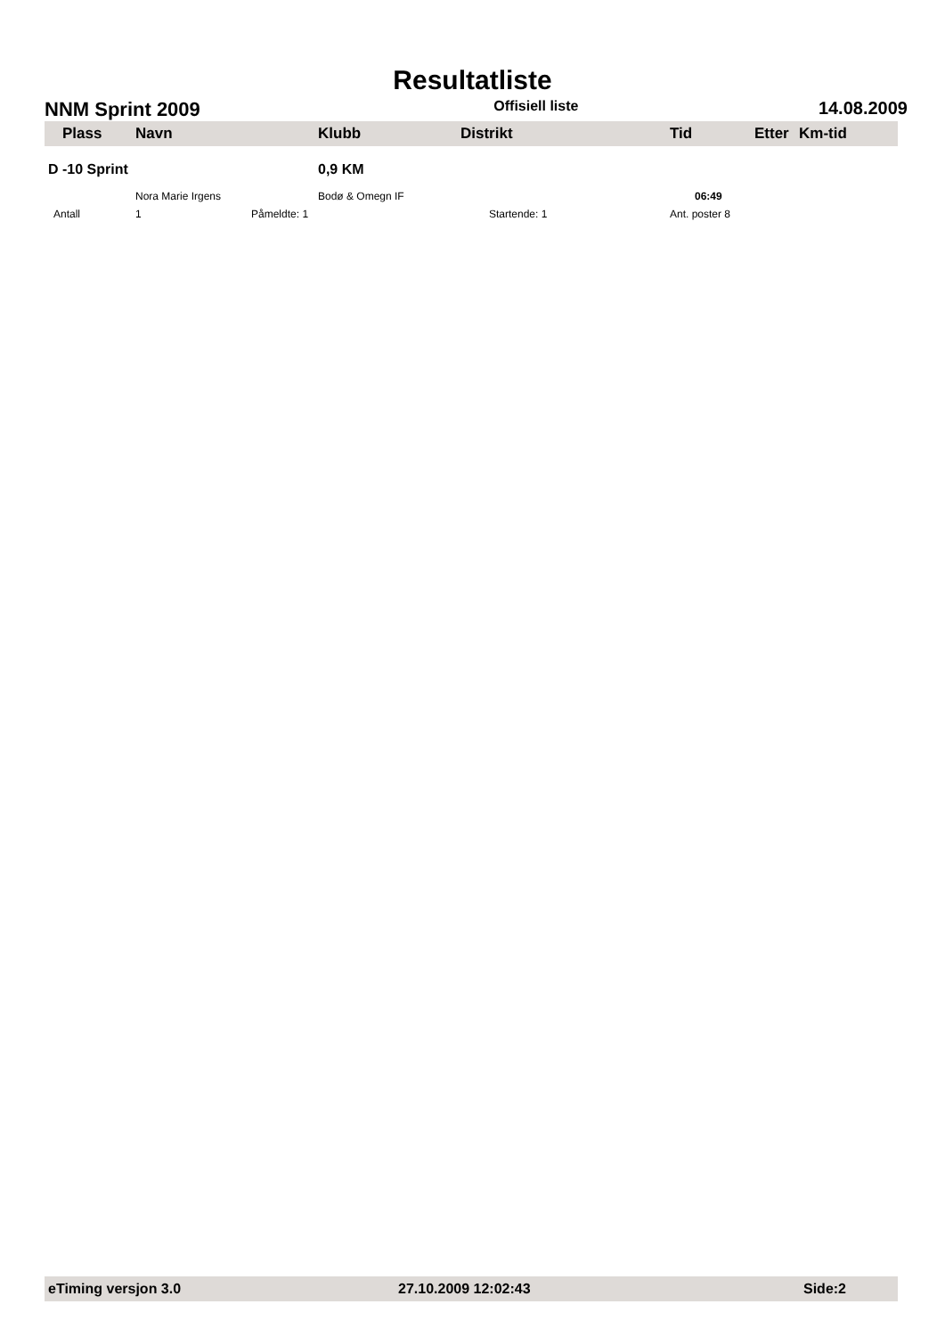Resultatliste
NNM Sprint 2009 Offisiell liste 14.08.2009
| Plass | Navn | Klubb | Distrikt | Tid | Etter | Km-tid |
| --- | --- | --- | --- | --- | --- | --- |
| D -10 Sprint | | 0,9 KM | | | | |
| | Nora Marie Irgens | Bodø & Omegn IF | | 06:49 | | |
| Antall | 1 Påmeldte: 1 | | Startende: 1 | Ant. poster 8 | | |
eTiming versjon 3.0 27.10.2009 12:02:43 Side:2